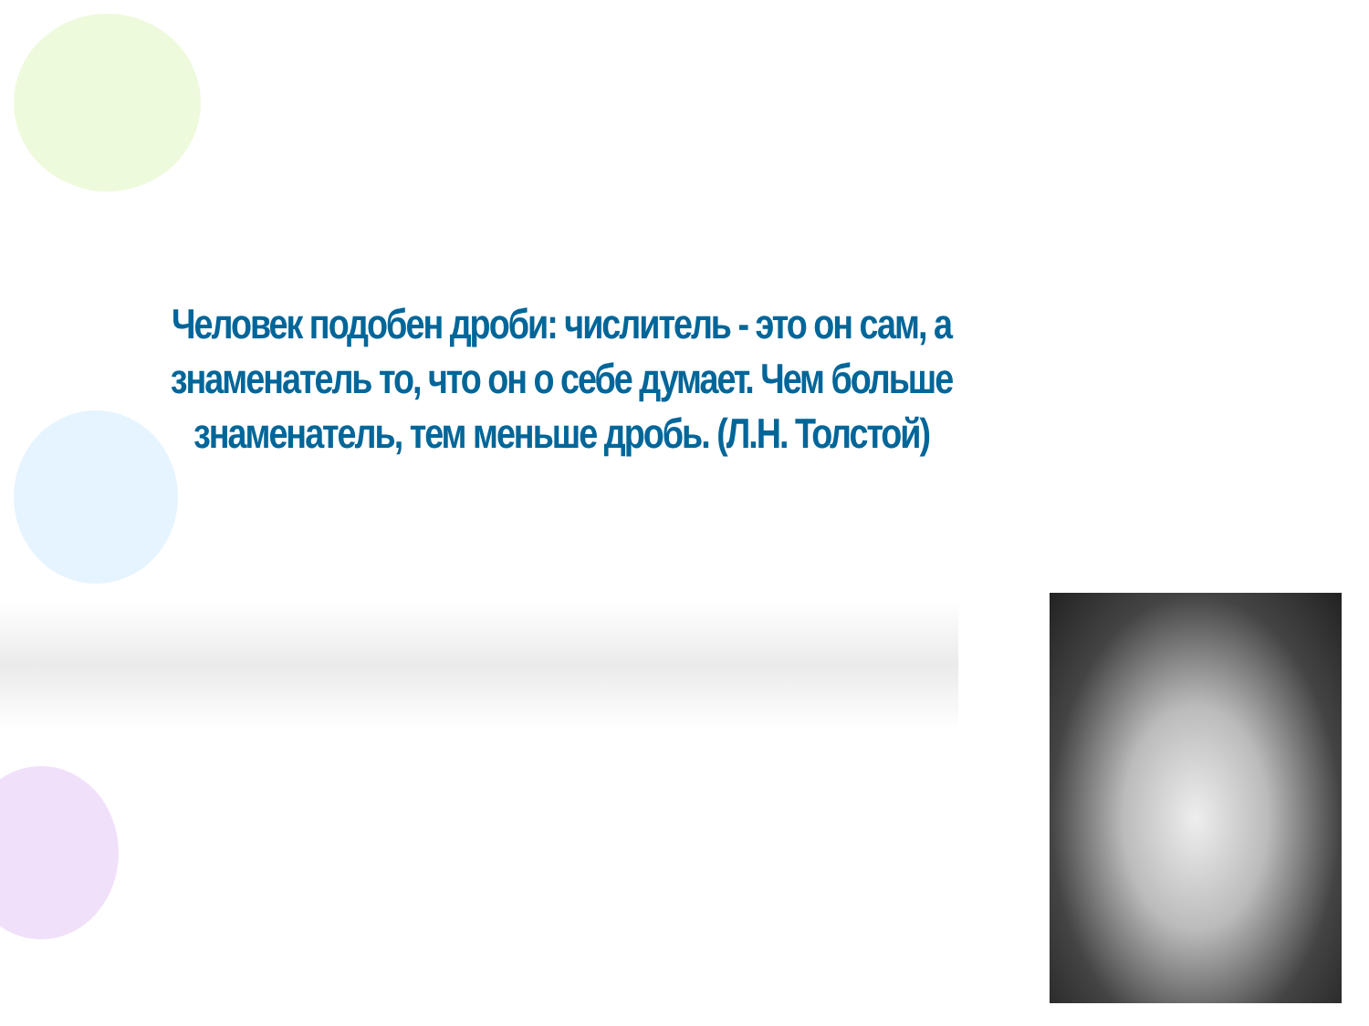Человек подобен дроби: числитель - это он сам, а знаменатель то, что он о себе думает. Чем больше знаменатель, тем меньше дробь. (Л.Н. Толстой)